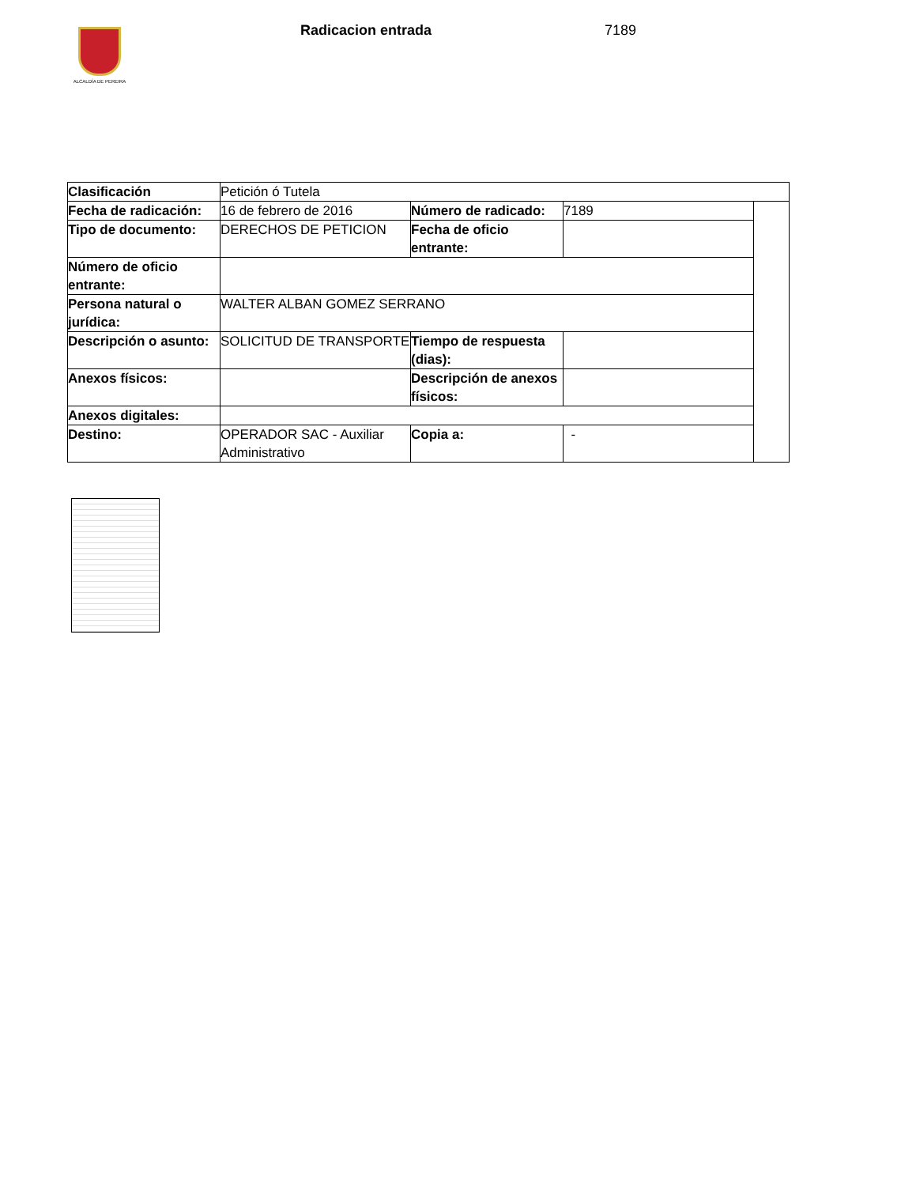ALCALDÍA DE PEREIRA Radicacion entrada 7189
| Clasificación | Petición ó Tutela | | | |
| Fecha de radicación: | 16 de febrero de 2016 | Número de radicado: | 7189 | |
| Tipo de documento: | DERECHOS DE PETICION | Fecha de oficio entrante: | | |
| Número de oficio entrante: | | | | |
| Persona natural o jurídica: | WALTER ALBAN GOMEZ SERRANO | | | |
| Descripción o asunto: | SOLICITUD DE TRANSPORTE | Tiempo de respuesta (dias): | | |
| Anexos físicos: | | Descripción de anexos físicos: | | |
| Anexos digitales: | | | | |
| Destino: | OPERADOR SAC - Auxiliar Administrativo | Copia a: | - | |